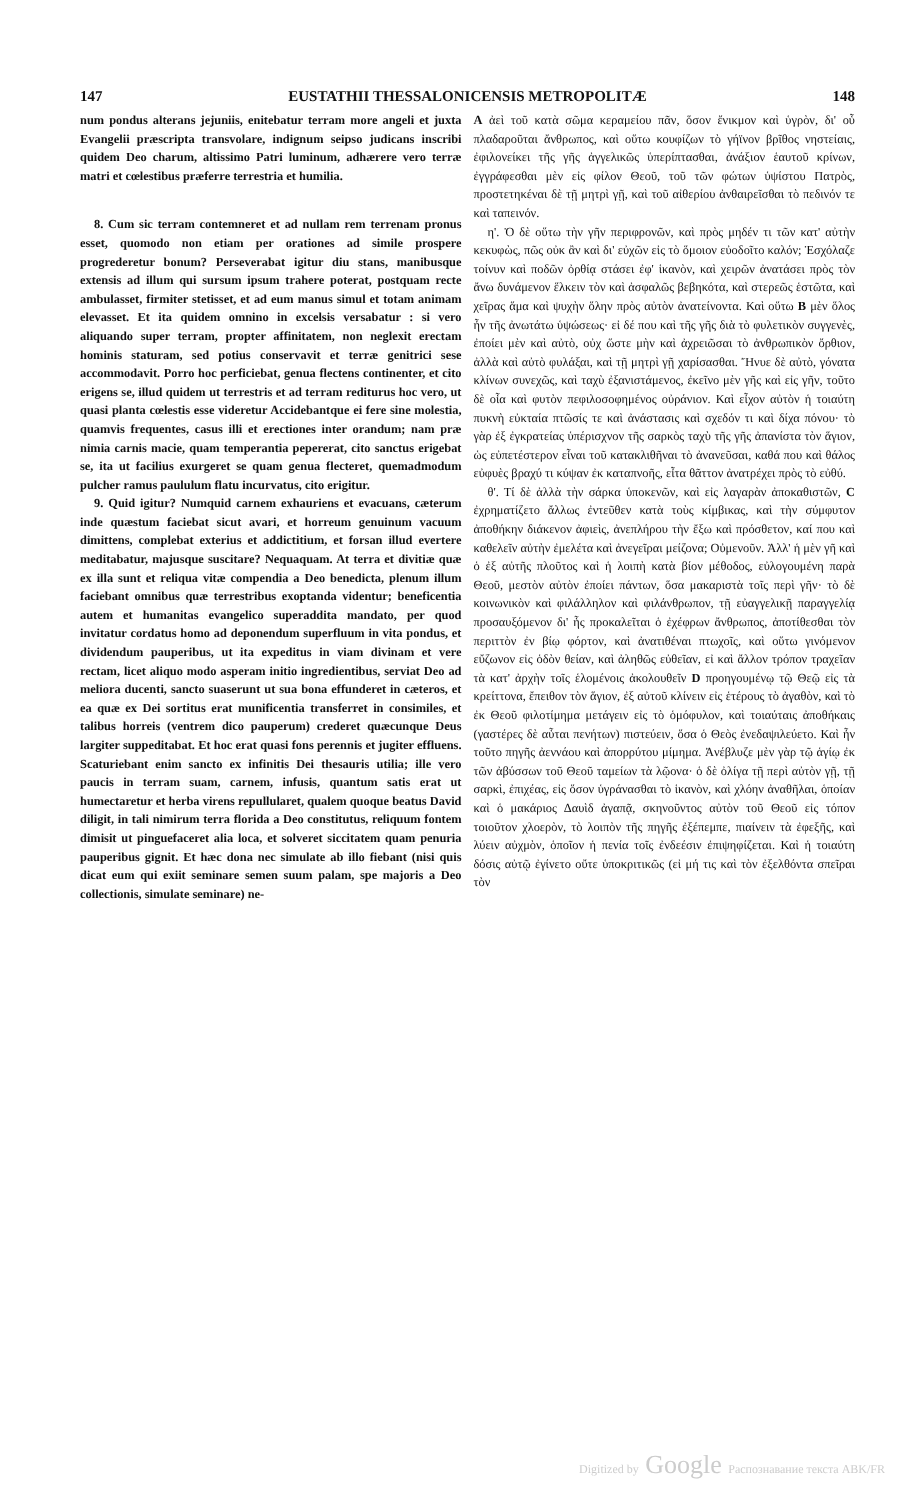147 EUSTATHII THESSALONICENSIS METROPOLITÆ 148
num pondus alterans jejuniis, enitebatur terram more angeli et juxta Evangelii præscripta transvolare, indignum seipso judicans inscribi quidem Deo charum, altissimo Patri luminum, adhærere vero terræ matri et cœlestibus præferre terrestria et humilia.
8. Cum sic terram contemneret et ad nullam rem terrenam pronus esset, quomodo non etiam per orationes ad simile prospere progrederetur bonum? Perseverabat igitur diu stans, manibusque extensis ad illum qui sursum ipsum trahere poterat, postquam recte ambulasset, firmiter stetisset, et ad eum manus simul et totam animam elevasset. Et ita quidem omnino in excelsis versabatur : si vero aliquando super terram, propter affinitatem, non neglexit erectam hominis staturam, sed potius conservavit et terræ genitrici sese accommodavit. Porro hoc perficiebat, genua flectens continenter, et cito erigens se, illud quidem ut terrestris et ad terram rediturus hoc vero, ut quasi planta cœlestis esse videretur Accidebantque ei fere sine molestia, quamvis frequentes, casus illi et erectiones inter orandum; nam præ nimia carnis macie, quam temperantia pepererat, cito sanctus erigebat se, ita ut facilius exurgeret se quam genua flecteret, quemadmodum pulcher ramus paululum flatu incurvatus, cito erigitur.
9. Quid igitur? Numquid carnem exhauriens et evacuans, cæterum inde quæstum faciebat sicut avari, et horreum genuinum vacuum dimittens, complebat exterius et addictitium, et forsan illud evertere meditabatur, majusque suscitare? Nequaquam. At terra et divitiæ quæ ex illa sunt et reliqua vitæ compendia a Deo benedicta, plenum illum faciebant omnibus quæ terrestribus exoptanda videntur; beneficentia autem et humanitas evangelico superaddita mandato, per quod invitatur cordatus homo ad deponendum superfluum in vita pondus, et dividendum pauperibus, ut ita expeditus in viam divinam et vere rectam, licet aliquo modo asperam initio ingredientibus, serviat Deo ad meliora ducenti, sancto suaserunt ut sua bona effunderet in cæteros, et ea quæ ex Dei sortitus erat munificentia transferret in consimiles, et talibus horreis (ventrem dico pauperum) crederet quæcunque Deus largiter suppeditabat. Et hoc erat quasi fons perennis et jugiter effluens. Scaturiebant enim sancto ex infinitis Dei thesauris utilia; ille vero paucis in terram suam, carnem, infusis, quantum satis erat ut humectaretur et herba virens repullularet, qualem quoque beatus David diligit, in tali nimirum terra florida a Deo constitutus, reliquum fontem dimisit ut pinguefaceret alia loca, et solveret siccitatem quam penuria pauperibus gignit. Et hæc dona nec simulate ab illo fiebant (nisi quis dicat eum qui exiit seminare semen suum palam, spe majoris a Deo collectionis, simulate seminare) ne-
A ἀεὶ τοῦ κατὰ σῶμα κεραμείου πᾶν, ὅσον ἔνικμον καὶ ὑγρὸν, δι' οὗ πλαδαροῦται ἄνθρωπος, καὶ οὕτω κουφίζων τὸ γήϊνον βρῖθος νηστείαις, ἐφιλονείκει τῆς γῆς ἀγγελικῶς ὑπερίπτασθαι, ἀνάξιον ἑαυτοῦ κρίνων, ἐγγράφεσθαι μὲν εἰς φίλον Θεοῦ, τοῦ τῶν φώτων ὑψίστου Πατρὸς, προστετηκέναι δὲ τῇ μητρὶ γῇ, καὶ τοῦ αἰθερίου ἀνθαιρεῖσθαι τὸ πεδινόν τε καὶ ταπεινόν.
η'. Ὁ δὲ οὕτω τὴν γῆν περιφρονῶν, καὶ πρὸς μηδέν τι τῶν κατ' αὐτὴν κεκυφὼς, πῶς οὐκ ἂν καὶ δι' εὐχῶν εἰς τὸ ὅμοιον εὐοδοῖτο καλόν; Ἐσχόλαζε τοίνυν καὶ ποδῶν ὀρθίᾳ στάσει ἐφ' ἱκανὸν, καὶ χειρῶν ἀνατάσει πρὸς τὸν ἄνω δυνάμενον ἕλκειν τὸν καὶ ἀσφαλῶς βεβηκότα, καὶ στερεῶς ἑστῶτα, καὶ χεῖρας ἅμα καὶ ψυχὴν ὅλην πρὸς αὐτὸν ἀνατείνοντα. Καὶ οὕτω B μὲν ὅλος ἦν τῆς ἀνωτάτω ὑψώσεως· εἰ δέ που καὶ τῆς γῆς διὰ τὸ φυλετικὸν συγγενὲς, ἐποίει μὲν καὶ αὐτὸ, οὐχ ὥστε μὴν καὶ ἀχρειῶσαι τὸ ἀνθρωπικὸν ὄρθιον, ἀλλὰ καὶ αὐτὸ φυλάξαι, καὶ τῇ μητρὶ γῇ χαρίσασθαι. Ἤνυε δὲ αὐτὸ, γόνατα κλίνων συνεχῶς, καὶ ταχὺ ἐξανιστάμενος, ἐκεῖνο μὲν γῆς καὶ εἰς γῆν, τοῦτο δὲ οἷα καὶ φυτὸν πεφιλοσοφημένος οὐράνιον. Καὶ εἶχον αὐτὸν ἡ τοιαύτη πυκνὴ εὐκταία πτῶσίς τε καὶ ἀνάστασις καὶ σχεδόν τι καὶ δίχα πόνου· τὸ γὰρ ἐξ ἐγκρατείας ὑπέρισχνον τῆς σαρκὸς ταχὺ τῆς γῆς ἀπανίστα τὸν ἅγιον, ὡς εὐπετέστερον εἶναι τοῦ κατακλιθῆναι τὸ ἀνανεῦσαι, καθά που καὶ θάλος εὐφυὲς βραχύ τι κύψαν ἐκ καταπνοῆς, εἶτα θᾶττον ἀνατρέχει πρὸς τὸ εὐθύ.
θ'. Τί δὲ ἀλλὰ τὴν σάρκα ὑποκενῶν, καὶ εἰς λαγαρὰν ἀποκαθιστῶν, C ἐχρηματίζετο ἄλλως ἐντεῦθεν κατὰ τοὺς κίμβικας, καὶ τὴν σύμφυτον ἀποθήκην διάκενον ἀφιεὶς, ἀνεπλήρου τὴν ἔξω καὶ πρόσθετον, καί που καὶ καθελεῖν αὐτὴν ἐμελέτα καὶ ἀνεγεῖραι μείζονα; Οὐμενοῦν. Ἀλλ' ἡ μὲν γῆ καὶ ὁ ἐξ αὐτῆς πλοῦτος καὶ ἡ λοιπὴ κατὰ βίον μέθοδος, εὐλογουμένη παρὰ Θεοῦ, μεστὸν αὐτὸν ἐποίει πάντων, ὅσα μακαριστὰ τοῖς περὶ γῆν· τὸ δὲ κοινωνικὸν καὶ φιλάλληλον καὶ φιλάνθρωπον, τῇ εὐαγγελικῇ παραγγελίᾳ προσαυξόμενον δι' ἧς προκαλεῖται ὁ ἐχέφρων ἄνθρωπος, ἀποτίθεσθαι τὸν περιττὸν ἐν βίῳ φόρτον, καὶ ἀνατιθέναι πτωχοῖς, καὶ οὕτω γινόμενον εὔζωνον εἰς ὁδὸν θείαν, καὶ ἀληθῶς εὐθεῖαν, εἰ καὶ ἄλλον τρόπον τραχεῖαν τὰ κατ' ἀρχὴν τοῖς ἑλομένοις ἀκολουθεῖν D προηγουμένῳ τῷ Θεῷ εἰς τὰ κρείττονα, ἔπειθον τὸν ἅγιον, ἐξ αὐτοῦ κλίνειν εἰς ἑτέρους τὸ ἀγαθὸν, καὶ τὸ ἐκ Θεοῦ φιλοτίμημα μετάγειν εἰς τὸ ὁμόφυλον, καὶ τοιαύταις ἀποθήκαις (γαστέρες δὲ αὗται πενήτων) πιστεύειν, ὅσα ὁ Θεὸς ἐνεδαψιλεύετο. Καὶ ἦν τοῦτο πηγῆς ἀεννάου καὶ ἀπορρύτου μίμημα. Ἀνέβλυζε μὲν γὰρ τῷ ἁγίῳ ἐκ τῶν ἀβύσσων τοῦ Θεοῦ ταμείων τὰ λῷονα· ὁ δὲ ὀλίγα τῇ περὶ αὐτὸν γῇ, τῇ σαρκὶ, ἐπιχέας, εἰς ὅσον ὑγράνασθαι τὸ ἱκανὸν, καὶ χλόην ἀναθῆλαι, ὁποίαν καὶ ὁ μακάριος Δαυὶδ ἀγαπᾷ, σκηνοῦντος αὐτὸν τοῦ Θεοῦ εἰς τόπον τοιοῦτον χλοερὸν, τὸ λοιπὸν τῆς πηγῆς ἐξέπεμπε, πιαίνειν τὰ ἐφεξῆς, καὶ λύειν αὐχμὸν, ὁποῖον ἡ πενία τοῖς ἐνδεέσιν ἐπιψηφίζεται. Καὶ ἡ τοιαύτη δόσις αὐτῷ ἐγίνετο οὔτε ὑποκριτικῶς (εἰ μή τις καὶ τὸν ἐξελθόντα σπεῖραι τὸν
Digitized by Google Распознавание текста ABK/FR